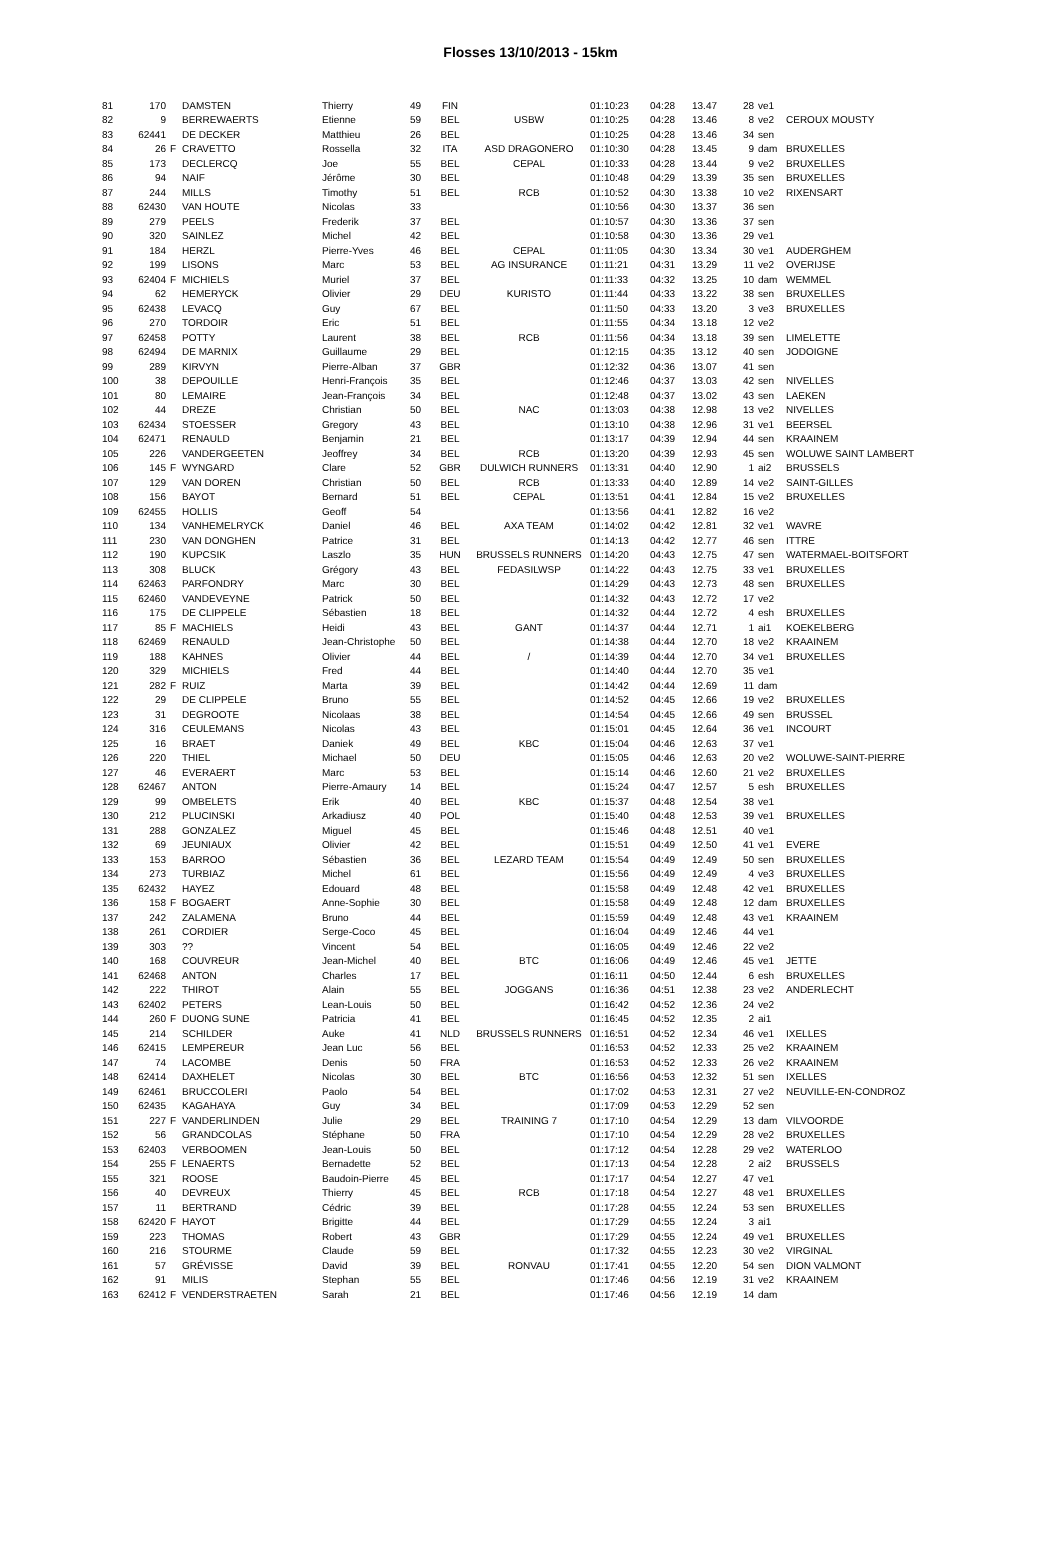Flosses 13/10/2013 - 15km
| 81 | 170 | | DAMSTEN | Thierry | 49 | FIN | | 01:10:23 | 04:28 | 13.47 | 28 | ve1 | |
| 82 | 9 | | BERREWAERTS | Etienne | 59 | BEL | USBW | 01:10:25 | 04:28 | 13.46 | 8 | ve2 | CEROUX MOUSTY |
| 83 | 62441 | | DE DECKER | Matthieu | 26 | BEL | | 01:10:25 | 04:28 | 13.46 | 34 | sen | |
| 84 | 26 | F | CRAVETTO | Rossella | 32 | ITA | ASD DRAGONERO | 01:10:30 | 04:28 | 13.45 | 9 | dam | BRUXELLES |
| 85 | 173 | | DECLERCQ | Joe | 55 | BEL | CEPAL | 01:10:33 | 04:28 | 13.44 | 9 | ve2 | BRUXELLES |
| 86 | 94 | | NAIF | Jérôme | 30 | BEL | | 01:10:48 | 04:29 | 13.39 | 35 | sen | BRUXELLES |
| 87 | 244 | | MILLS | Timothy | 51 | BEL | RCB | 01:10:52 | 04:30 | 13.38 | 10 | ve2 | RIXENSART |
| 88 | 62430 | | VAN HOUTE | Nicolas | 33 | | | 01:10:56 | 04:30 | 13.37 | 36 | sen | |
| 89 | 279 | | PEELS | Frederik | 37 | BEL | | 01:10:57 | 04:30 | 13.36 | 37 | sen | |
| 90 | 320 | | SAINLEZ | Michel | 42 | BEL | | 01:10:58 | 04:30 | 13.36 | 29 | ve1 | |
| 91 | 184 | | HERZL | Pierre-Yves | 46 | BEL | CEPAL | 01:11:05 | 04:30 | 13.34 | 30 | ve1 | AUDERGHEM |
| 92 | 199 | | LISONS | Marc | 53 | BEL | AG INSURANCE | 01:11:21 | 04:31 | 13.29 | 11 | ve2 | OVERIJSE |
| 93 | 62404 | F | MICHIELS | Muriel | 37 | BEL | | 01:11:33 | 04:32 | 13.25 | 10 | dam | WEMMEL |
| 94 | 62 | | HEMERYCK | Olivier | 29 | DEU | KURISTO | 01:11:44 | 04:33 | 13.22 | 38 | sen | BRUXELLES |
| 95 | 62438 | | LEVACQ | Guy | 67 | BEL | | 01:11:50 | 04:33 | 13.20 | 3 | ve3 | BRUXELLES |
| 96 | 270 | | TORDOIR | Eric | 51 | BEL | | 01:11:55 | 04:34 | 13.18 | 12 | ve2 | |
| 97 | 62458 | | POTTY | Laurent | 38 | BEL | RCB | 01:11:56 | 04:34 | 13.18 | 39 | sen | LIMELETTE |
| 98 | 62494 | | DE MARNIX | Guillaume | 29 | BEL | | 01:12:15 | 04:35 | 13.12 | 40 | sen | JODOIGNE |
| 99 | 289 | | KIRVYN | Pierre-Alban | 37 | GBR | | 01:12:32 | 04:36 | 13.07 | 41 | sen | |
| 100 | 38 | | DEPOUILLE | Henri-François | 35 | BEL | | 01:12:46 | 04:37 | 13.03 | 42 | sen | NIVELLES |
| 101 | 80 | | LEMAIRE | Jean-François | 34 | BEL | | 01:12:48 | 04:37 | 13.02 | 43 | sen | LAEKEN |
| 102 | 44 | | DREZE | Christian | 50 | BEL | NAC | 01:13:03 | 04:38 | 12.98 | 13 | ve2 | NIVELLES |
| 103 | 62434 | | STOESSER | Gregory | 43 | BEL | | 01:13:10 | 04:38 | 12.96 | 31 | ve1 | BEERSEL |
| 104 | 62471 | | RENAULD | Benjamin | 21 | BEL | | 01:13:17 | 04:39 | 12.94 | 44 | sen | KRAAINEM |
| 105 | 226 | | VANDERGEETEN | Jeoffrey | 34 | BEL | RCB | 01:13:20 | 04:39 | 12.93 | 45 | sen | WOLUWE SAINT LAMBERT |
| 106 | 145 | F | WYNGARD | Clare | 52 | GBR | DULWICH RUNNERS | 01:13:31 | 04:40 | 12.90 | 1 | ai2 | BRUSSELS |
| 107 | 129 | | VAN DOREN | Christian | 50 | BEL | RCB | 01:13:33 | 04:40 | 12.89 | 14 | ve2 | SAINT-GILLES |
| 108 | 156 | | BAYOT | Bernard | 51 | BEL | CEPAL | 01:13:51 | 04:41 | 12.84 | 15 | ve2 | BRUXELLES |
| 109 | 62455 | | HOLLIS | Geoff | 54 | | | 01:13:56 | 04:41 | 12.82 | 16 | ve2 | |
| 110 | 134 | | VANHEMELRYCK | Daniel | 46 | BEL | AXA TEAM | 01:14:02 | 04:42 | 12.81 | 32 | ve1 | WAVRE |
| 111 | 230 | | VAN DONGHEN | Patrice | 31 | BEL | | 01:14:13 | 04:42 | 12.77 | 46 | sen | ITTRE |
| 112 | 190 | | KUPCSIK | Laszlo | 35 | HUN | BRUSSELS RUNNERS | 01:14:20 | 04:43 | 12.75 | 47 | sen | WATERMAEL-BOITSFORT |
| 113 | 308 | | BLUCK | Grégory | 43 | BEL | FEDASILWSP | 01:14:22 | 04:43 | 12.75 | 33 | ve1 | BRUXELLES |
| 114 | 62463 | | PARFONDRY | Marc | 30 | BEL | | 01:14:29 | 04:43 | 12.73 | 48 | sen | BRUXELLES |
| 115 | 62460 | | VANDEVEYNE | Patrick | 50 | BEL | | 01:14:32 | 04:43 | 12.72 | 17 | ve2 | |
| 116 | 175 | | DE CLIPPELE | Sébastien | 18 | BEL | | 01:14:32 | 04:44 | 12.72 | 4 | esh | BRUXELLES |
| 117 | 85 | F | MACHIELS | Heidi | 43 | BEL | GANT | 01:14:37 | 04:44 | 12.71 | 1 | ai1 | KOEKELBERG |
| 118 | 62469 | | RENAULD | Jean-Christophe | 50 | BEL | | 01:14:38 | 04:44 | 12.70 | 18 | ve2 | KRAAINEM |
| 119 | 188 | | KAHNES | Olivier | 44 | BEL | / | 01:14:39 | 04:44 | 12.70 | 34 | ve1 | BRUXELLES |
| 120 | 329 | | MICHIELS | Fred | 44 | BEL | | 01:14:40 | 04:44 | 12.70 | 35 | ve1 | |
| 121 | 282 | F | RUIZ | Marta | 39 | BEL | | 01:14:42 | 04:44 | 12.69 | 11 | dam | |
| 122 | 29 | | DE CLIPPELE | Bruno | 55 | BEL | | 01:14:52 | 04:45 | 12.66 | 19 | ve2 | BRUXELLES |
| 123 | 31 | | DEGROOTE | Nicolaas | 38 | BEL | | 01:14:54 | 04:45 | 12.66 | 49 | sen | BRUSSEL |
| 124 | 316 | | CEULEMANS | Nicolas | 43 | BEL | | 01:15:01 | 04:45 | 12.64 | 36 | ve1 | INCOURT |
| 125 | 16 | | BRAET | Daniek | 49 | BEL | KBC | 01:15:04 | 04:46 | 12.63 | 37 | ve1 | |
| 126 | 220 | | THIEL | Michael | 50 | DEU | | 01:15:05 | 04:46 | 12.63 | 20 | ve2 | WOLUWE-SAINT-PIERRE |
| 127 | 46 | | EVERAERT | Marc | 53 | BEL | | 01:15:14 | 04:46 | 12.60 | 21 | ve2 | BRUXELLES |
| 128 | 62467 | | ANTON | Pierre-Amaury | 14 | BEL | | 01:15:24 | 04:47 | 12.57 | 5 | esh | BRUXELLES |
| 129 | 99 | | OMBELETS | Erik | 40 | BEL | KBC | 01:15:37 | 04:48 | 12.54 | 38 | ve1 | |
| 130 | 212 | | PLUCINSKI | Arkadiusz | 40 | POL | | 01:15:40 | 04:48 | 12.53 | 39 | ve1 | BRUXELLES |
| 131 | 288 | | GONZALEZ | Miguel | 45 | BEL | | 01:15:46 | 04:48 | 12.51 | 40 | ve1 | |
| 132 | 69 | | JEUNIAUX | Olivier | 42 | BEL | | 01:15:51 | 04:49 | 12.50 | 41 | ve1 | EVERE |
| 133 | 153 | | BARROO | Sébastien | 36 | BEL | LEZARD TEAM | 01:15:54 | 04:49 | 12.49 | 50 | sen | BRUXELLES |
| 134 | 273 | | TURBIAZ | Michel | 61 | BEL | | 01:15:56 | 04:49 | 12.49 | 4 | ve3 | BRUXELLES |
| 135 | 62432 | | HAYEZ | Edouard | 48 | BEL | | 01:15:58 | 04:49 | 12.48 | 42 | ve1 | BRUXELLES |
| 136 | 158 | F | BOGAERT | Anne-Sophie | 30 | BEL | | 01:15:58 | 04:49 | 12.48 | 12 | dam | BRUXELLES |
| 137 | 242 | | ZALAMENA | Bruno | 44 | BEL | | 01:15:59 | 04:49 | 12.48 | 43 | ve1 | KRAAINEM |
| 138 | 261 | | CORDIER | Serge-Coco | 45 | BEL | | 01:16:04 | 04:49 | 12.46 | 44 | ve1 | |
| 139 | 303 | | ?? | Vincent | 54 | BEL | | 01:16:05 | 04:49 | 12.46 | 22 | ve2 | |
| 140 | 168 | | COUVREUR | Jean-Michel | 40 | BEL | BTC | 01:16:06 | 04:49 | 12.46 | 45 | ve1 | JETTE |
| 141 | 62468 | | ANTON | Charles | 17 | BEL | | 01:16:11 | 04:50 | 12.44 | 6 | esh | BRUXELLES |
| 142 | 222 | | THIROT | Alain | 55 | BEL | JOGGANS | 01:16:36 | 04:51 | 12.38 | 23 | ve2 | ANDERLECHT |
| 143 | 62402 | | PETERS | Lean-Louis | 50 | BEL | | 01:16:42 | 04:52 | 12.36 | 24 | ve2 | |
| 144 | 260 | F | DUONG SUNE | Patricia | 41 | BEL | | 01:16:45 | 04:52 | 12.35 | 2 | ai1 | |
| 145 | 214 | | SCHILDER | Auke | 41 | NLD | BRUSSELS RUNNERS | 01:16:51 | 04:52 | 12.34 | 46 | ve1 | IXELLES |
| 146 | 62415 | | LEMPEREUR | Jean Luc | 56 | BEL | | 01:16:53 | 04:52 | 12.33 | 25 | ve2 | KRAAINEM |
| 147 | 74 | | LACOMBE | Denis | 50 | FRA | | 01:16:53 | 04:52 | 12.33 | 26 | ve2 | KRAAINEM |
| 148 | 62414 | | DAXHELET | Nicolas | 30 | BEL | BTC | 01:16:56 | 04:53 | 12.32 | 51 | sen | IXELLES |
| 149 | 62461 | | BRUCCOLERI | Paolo | 54 | BEL | | 01:17:02 | 04:53 | 12.31 | 27 | ve2 | NEUVILLE-EN-CONDROZ |
| 150 | 62435 | | KAGAHAYA | Guy | 34 | BEL | | 01:17:09 | 04:53 | 12.29 | 52 | sen | |
| 151 | 227 | F | VANDERLINDEN | Julie | 29 | BEL | TRAINING 7 | 01:17:10 | 04:54 | 12.29 | 13 | dam | VILVOORDE |
| 152 | 56 | | GRANDCOLAS | Stéphane | 50 | FRA | | 01:17:10 | 04:54 | 12.29 | 28 | ve2 | BRUXELLES |
| 153 | 62403 | | VERBOOMEN | Jean-Louis | 50 | BEL | | 01:17:12 | 04:54 | 12.28 | 29 | ve2 | WATERLOO |
| 154 | 255 | F | LENAERTS | Bernadette | 52 | BEL | | 01:17:13 | 04:54 | 12.28 | 2 | ai2 | BRUSSELS |
| 155 | 321 | | ROOSE | Baudoin-Pierre | 45 | BEL | | 01:17:17 | 04:54 | 12.27 | 47 | ve1 | |
| 156 | 40 | | DEVREUX | Thierry | 45 | BEL | RCB | 01:17:18 | 04:54 | 12.27 | 48 | ve1 | BRUXELLES |
| 157 | 11 | | BERTRAND | Cédric | 39 | BEL | | 01:17:28 | 04:55 | 12.24 | 53 | sen | BRUXELLES |
| 158 | 62420 | F | HAYOT | Brigitte | 44 | BEL | | 01:17:29 | 04:55 | 12.24 | 3 | ai1 | |
| 159 | 223 | | THOMAS | Robert | 43 | GBR | | 01:17:29 | 04:55 | 12.24 | 49 | ve1 | BRUXELLES |
| 160 | 216 | | STOURME | Claude | 59 | BEL | | 01:17:32 | 04:55 | 12.23 | 30 | ve2 | VIRGINAL |
| 161 | 57 | | GRÉVISSE | David | 39 | BEL | RONVAU | 01:17:41 | 04:55 | 12.20 | 54 | sen | DION VALMONT |
| 162 | 91 | | MILIS | Stephan | 55 | BEL | | 01:17:46 | 04:56 | 12.19 | 31 | ve2 | KRAAINEM |
| 163 | 62412 | F | VENDERSTRAETEN | Sarah | 21 | BEL | | 01:17:46 | 04:56 | 12.19 | 14 | dam | |